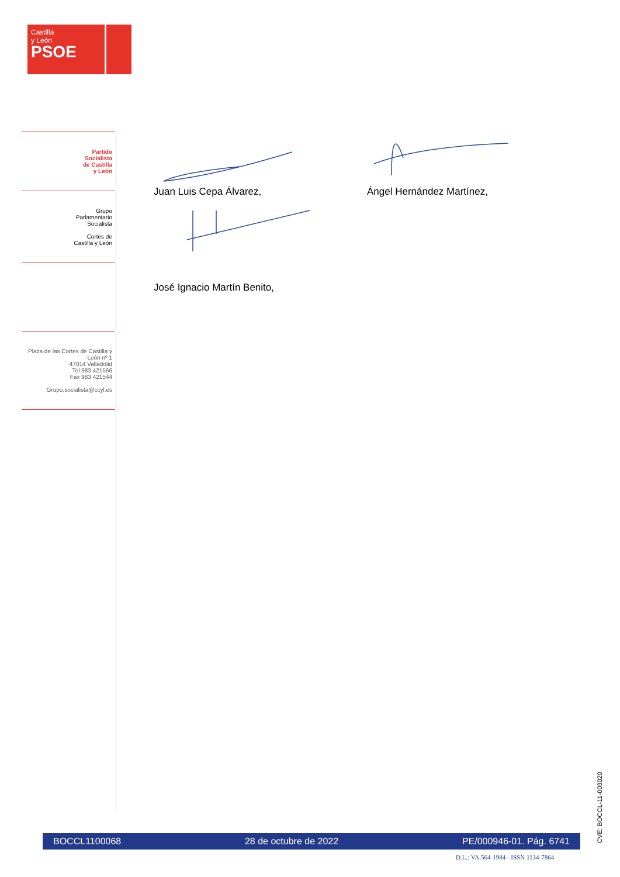Castilla
y León
PSOE
Partido
Socialista
de Castilla
y León
Grupo
Parlamentario
Socialista
Cortes de
Castilla y León
Plaza de las Cortes de Castilla y León nº 1
47014 Valladolid
Tel 983 421566
Fax 983 421544
Grupo.socialista@ccyl.es
Juan Luis Cepa Álvarez, Ángel Hernández Martínez,
José Ignacio Martín Benito,
BOCCL1100068 28 de octubre de 2022 PE/000946-01. Pág. 6741
D.L.: VA.564-1984 - ISSN 1134-7864
CVE: BOCCL-11-003020